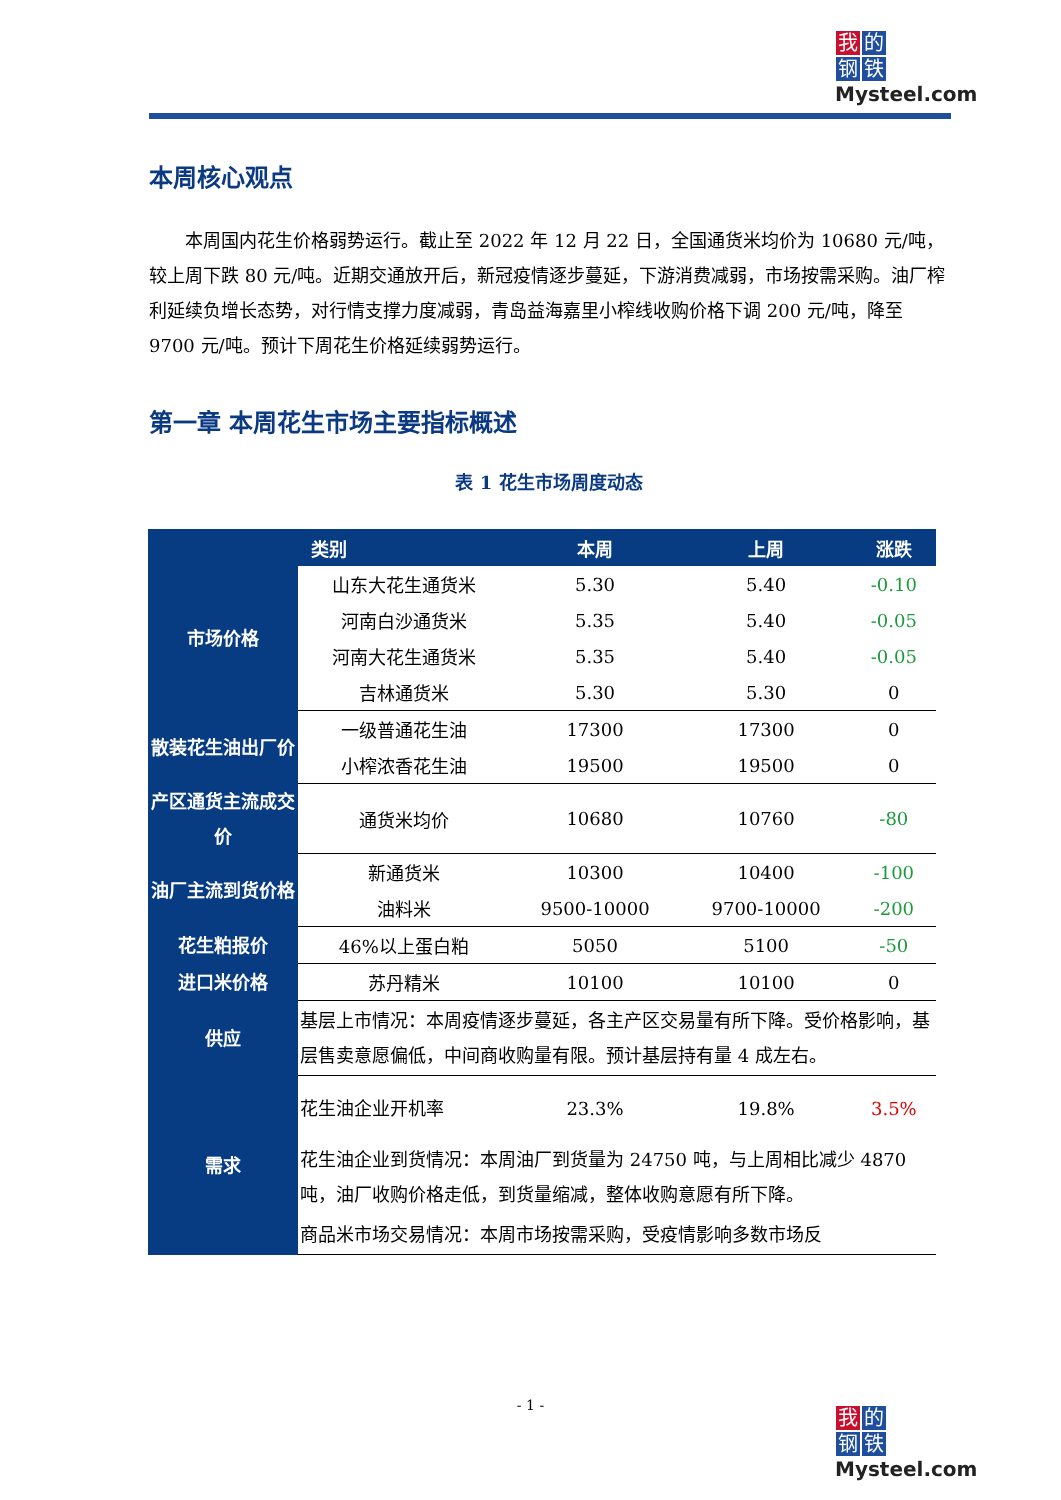我的
钢铁
Mysteel.com
本周核心观点
本周国内花生价格弱势运行。截止至 2022 年 12 月 22 日，全国通货米均价为 10680 元/吨，较上周下跌 80 元/吨。近期交通放开后，新冠疫情逐步蔓延，下游消费减弱，市场按需采购。油厂榨利延续负增长态势，对行情支撑力度减弱，青岛益海嘉里小榨线收购价格下调 200 元/吨，降至 9700 元/吨。预计下周花生价格延续弱势运行。
第一章 本周花生市场主要指标概述
表 1 花生市场周度动态
| 类别 | | 本周 | 上周 | 涨跌 |
| --- | --- | --- | --- | --- |
| 市场价格 | 山东大花生通货米 | 5.30 | 5.40 | -0.10 |
| | 河南白沙通货米 | 5.35 | 5.40 | -0.05 |
| | 河南大花生通货米 | 5.35 | 5.40 | -0.05 |
| | 吉林通货米 | 5.30 | 5.30 | 0 |
| 散装花生油出厂价 | 一级普通花生油 | 17300 | 17300 | 0 |
| | 小榨浓香花生油 | 19500 | 19500 | 0 |
| 产区通货主流成交价 | 通货米均价 | 10680 | 10760 | -80 |
| 油厂主流到货价格 | 新通货米 | 10300 | 10400 | -100 |
| | 油料米 | 9500-10000 | 9700-10000 | -200 |
| 花生粕报价 | 46%以上蛋白粕 | 5050 | 5100 | -50 |
| 进口米价格 | 苏丹精米 | 10100 | 10100 | 0 |
| 供应 | 基层上市情况：本周疫情逐步蔓延，各主产区交易量有所下降。受价格影响，基层售卖意愿偏低，中间商收购量有限。预计基层持有量 4 成左右。 | | | |
| 需求 | 花生油企业开机率 | 23.3% | 19.8% | 3.5% |
| | 花生油企业到货情况：本周油厂到货量为 24750 吨，与上周相比减少 4870 吨，油厂收购价格走低，到货量缩减，整体收购意愿有所下降。 | | | |
| | 商品米市场交易情况：本周市场按需采购，受疫情影响多数市场反 | | | |
- 1 -
我的
钢铁
Mysteel.com